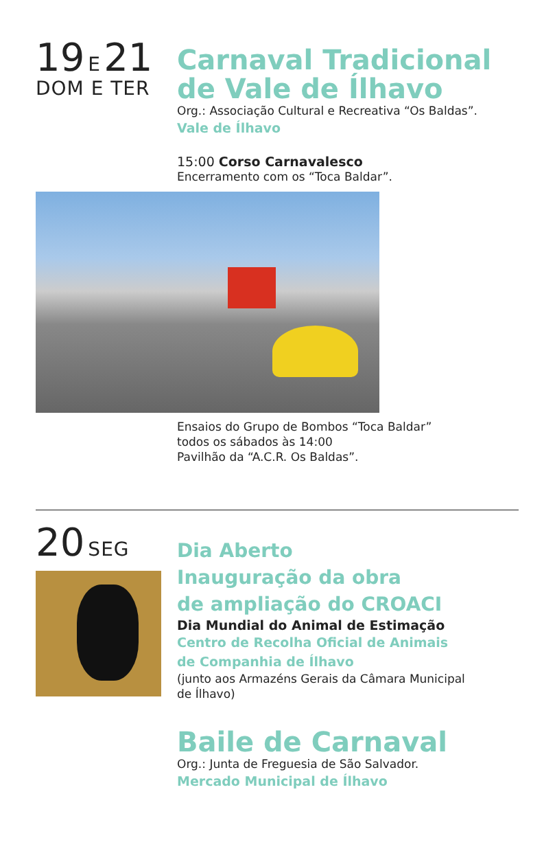19 E 21
DOM E TER
Carnaval Tradicional
de Vale de Ílhavo
Org.: Associação Cultural e Recreativa “Os Baldas”.
Vale de Ílhavo
15:00 Corso Carnavalesco
Encerramento com os “Toca Baldar”.
Ensaios do Grupo de Bombos “Toca Baldar”
todos os sábados às 14:00
Pavilhão da “A.C.R. Os Baldas”.
20 SEG
Dia Aberto
Inauguração da obra
de ampliação do CROACI
Dia Mundial do Animal de Estimação
Centro de Recolha Oficial de Animais
de Companhia de Ílhavo
(junto aos Armazéns Gerais da Câmara Municipal
de Ílhavo)
Baile de Carnaval
Org.: Junta de Freguesia de São Salvador.
Mercado Municipal de Ílhavo